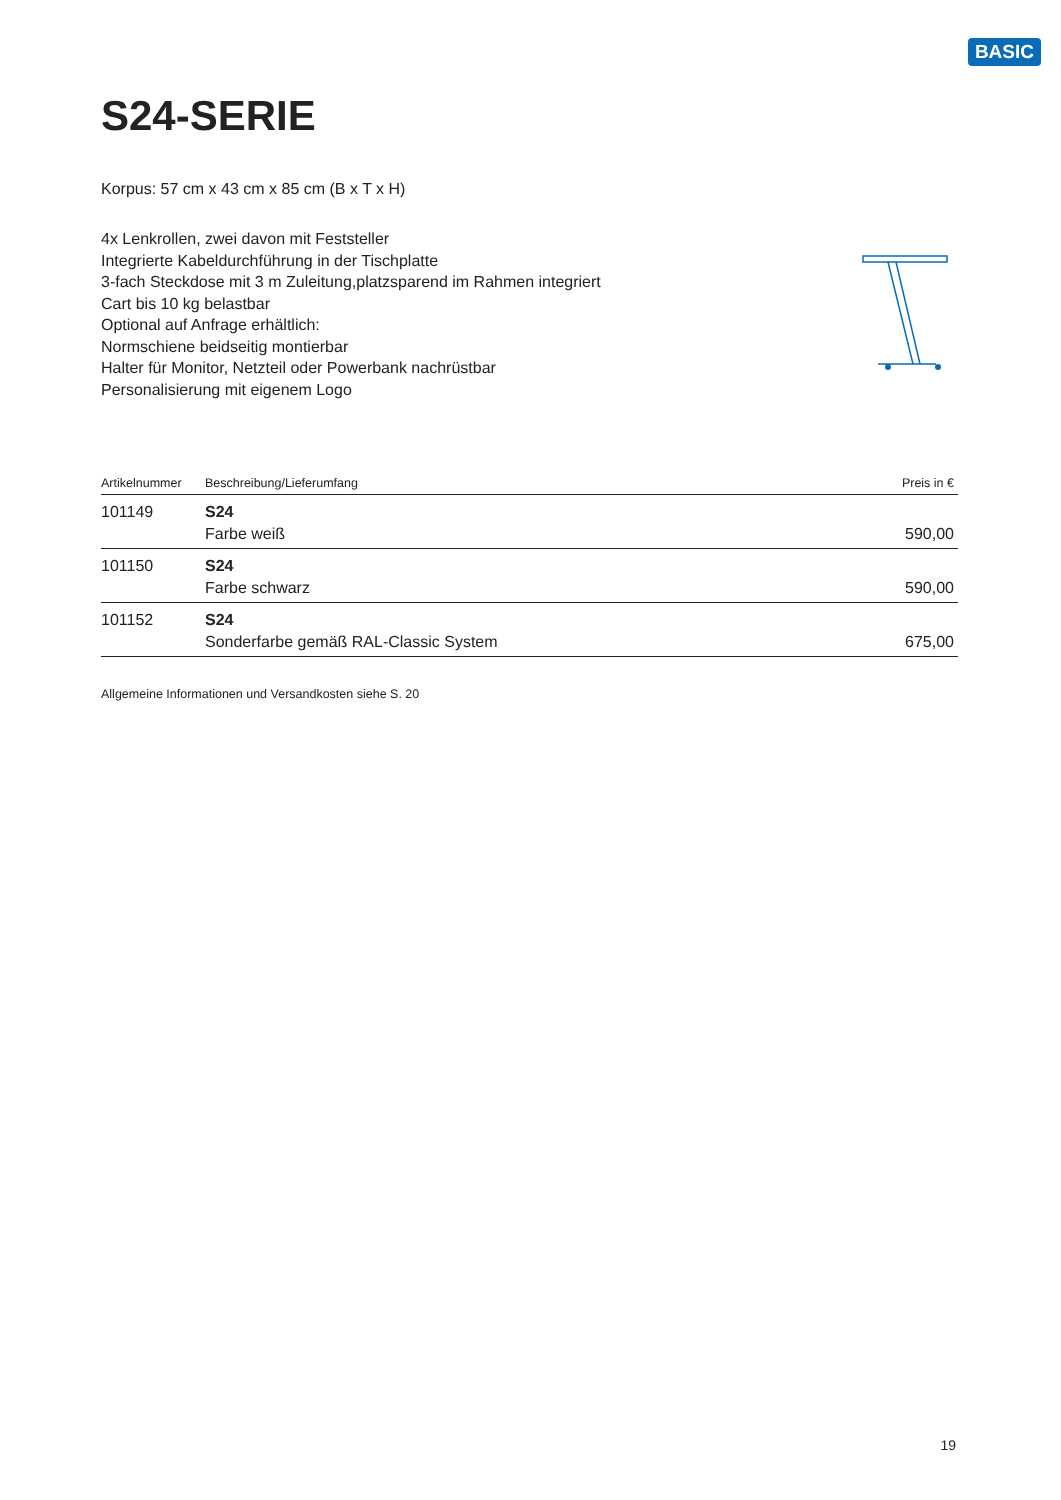BASIC
S24-SERIE
Korpus: 57 cm x 43 cm x 85 cm (B x T x H)
4x Lenkrollen, zwei davon mit Feststeller
Integrierte Kabeldurchführung in der Tischplatte
3-fach Steckdose mit 3 m Zuleitung,platzsparend im Rahmen integriert
Cart bis 10 kg belastbar
Optional auf Anfrage erhältlich:
Normschiene beidseitig montierbar
Halter für Monitor, Netzteil oder Powerbank nachrüstbar
Personalisierung mit eigenem Logo
| Artikelnummer | Beschreibung/Lieferumfang | Preis in € |
| --- | --- | --- |
| 101149 | S24 Farbe weiß | 590,00 |
| 101150 | S24 Farbe schwarz | 590,00 |
| 101152 | S24 Sonderfarbe gemäß RAL-Classic System | 675,00 |
Allgemeine Informationen und Versandkosten siehe S. 20
19